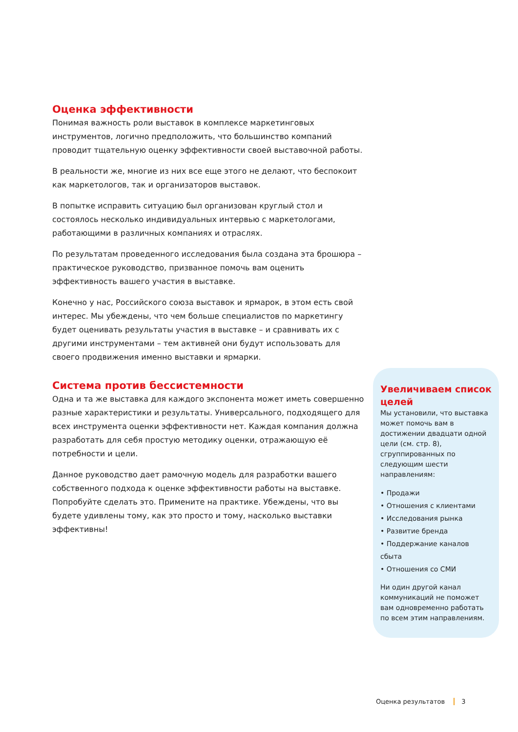Оценка эффективности
Понимая важность роли выставок в комплексе маркетинговых инструментов, логично предположить, что большинство компаний проводит тщательную оценку эффективности своей выставочной работы.
В реальности же, многие из них все еще этого не делают, что беспокоит как маркетологов, так и организаторов выставок.
В попытке исправить ситуацию был организован круглый стол и состоялось несколько индивидуальных интервью с маркетологами, работающими в различных компаниях и отраслях.
По результатам проведенного исследования была создана эта брошюра – практическое руководство, призванное помочь вам оценить эффективность вашего участия в выставке.
Конечно у нас, Российского союза выставок и ярмарок, в этом есть свой интерес. Мы убеждены, что чем больше специалистов по маркетингу будет оценивать результаты участия в выставке – и сравнивать их с другими инструментами – тем активней они будут использовать для своего продвижения именно выставки и ярмарки.
Система против бессистемности
Одна и та же выставка для каждого экспонента может иметь совершенно разные характеристики и результаты. Универсального, подходящего для всех инструмента оценки эффективности нет. Каждая компания должна разработать для себя простую методику оценки, отражающую её потребности и цели.
Данное руководство дает рамочную модель для разработки вашего собственного подхода к оценке эффективности работы на выставке. Попробуйте сделать это. Примените на практике. Убеждены, что вы будете удивлены тому, как это просто и тому, насколько выставки эффективны!
Увеличиваем список целей
Мы установили, что выставка может помочь вам в достижении двадцати одной цели (см. стр. 8), сгруппированных по следующим шести направлениям:
• Продажи
• Отношения с клиентами
• Исследования рынка
• Развитие бренда
• Поддержание каналов сбыта
• Отношения со СМИ
Ни один другой канал коммуникаций не поможет вам одновременно работать по всем этим направлениям.
Оценка результатов 3